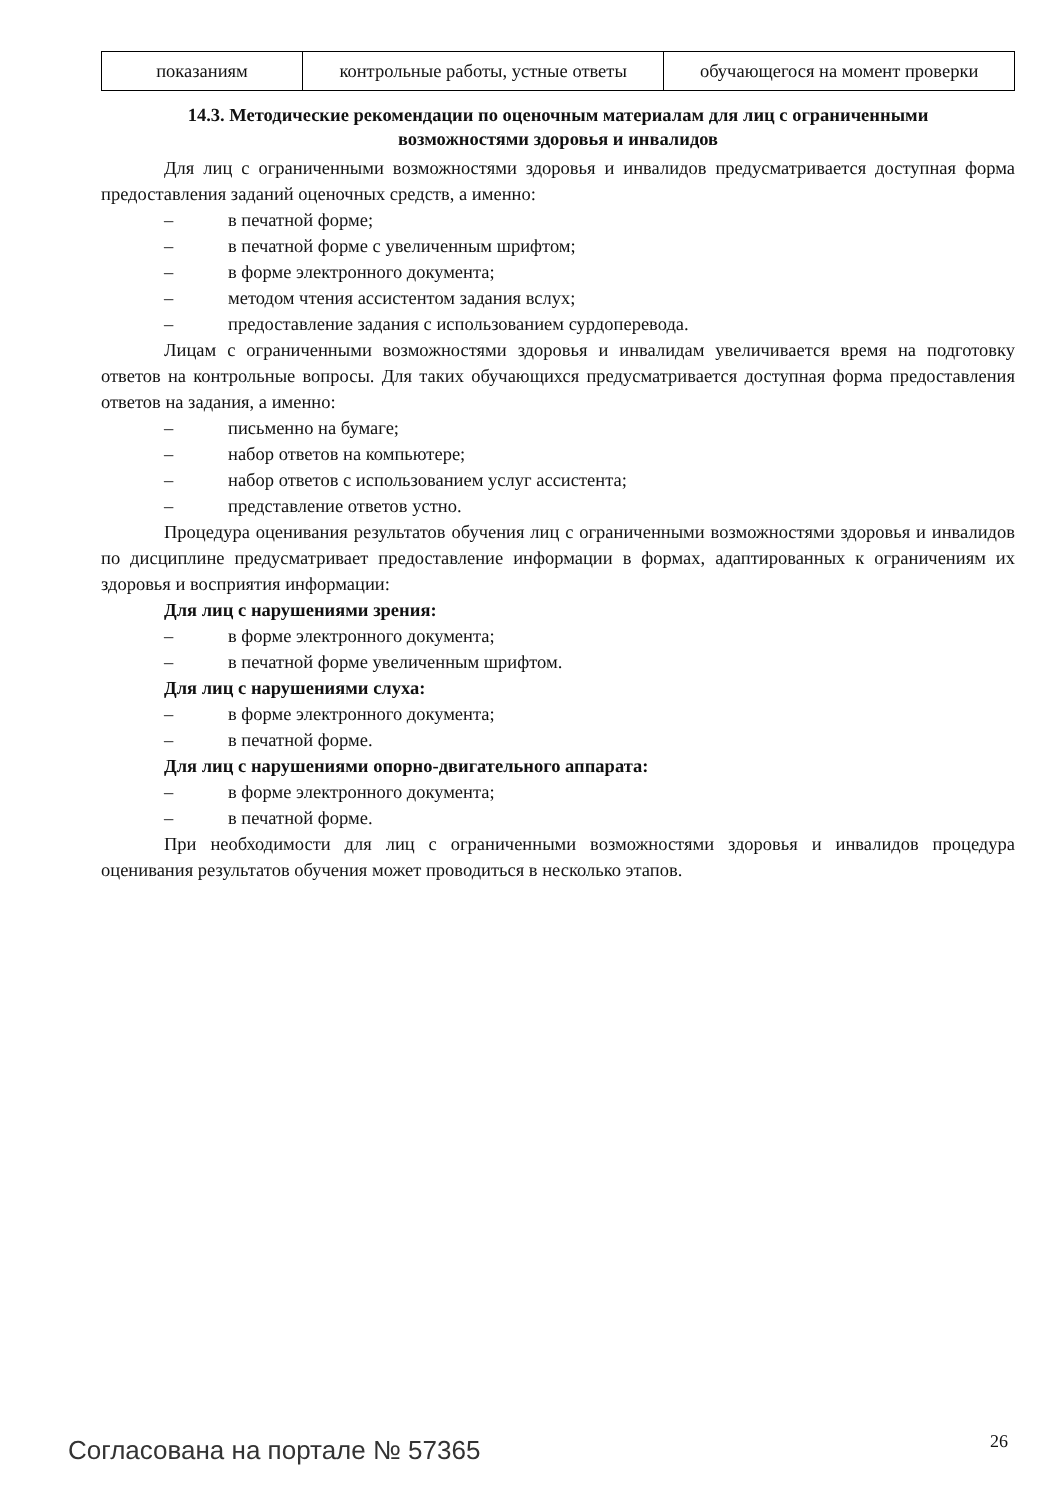| показаниям | контрольные работы, устные ответы | обучающегося на момент проверки |
14.3. Методические рекомендации по оценочным материалам для лиц с ограниченными возможностями здоровья и инвалидов
Для лиц с ограниченными возможностями здоровья и инвалидов предусматривается доступная форма предоставления заданий оценочных средств, а именно:
– в печатной форме;
– в печатной форме с увеличенным шрифтом;
– в форме электронного документа;
– методом чтения ассистентом задания вслух;
– предоставление задания с использованием сурдоперевода.
Лицам с ограниченными возможностями здоровья и инвалидам увеличивается время на подготовку ответов на контрольные вопросы. Для таких обучающихся предусматривается доступная форма предоставления ответов на задания, а именно:
– письменно на бумаге;
– набор ответов на компьютере;
– набор ответов с использованием услуг ассистента;
– представление ответов устно.
Процедура оценивания результатов обучения лиц с ограниченными возможностями здоровья и инвалидов по дисциплине предусматривает предоставление информации в формах, адаптированных к ограничениям их здоровья и восприятия информации:
Для лиц с нарушениями зрения:
– в форме электронного документа;
– в печатной форме увеличенным шрифтом.
Для лиц с нарушениями слуха:
– в форме электронного документа;
– в печатной форме.
Для лиц с нарушениями опорно-двигательного аппарата:
– в форме электронного документа;
– в печатной форме.
При необходимости для лиц с ограниченными возможностями здоровья и инвалидов процедура оценивания результатов обучения может проводиться в несколько этапов.
Согласована на портале № 57365 26